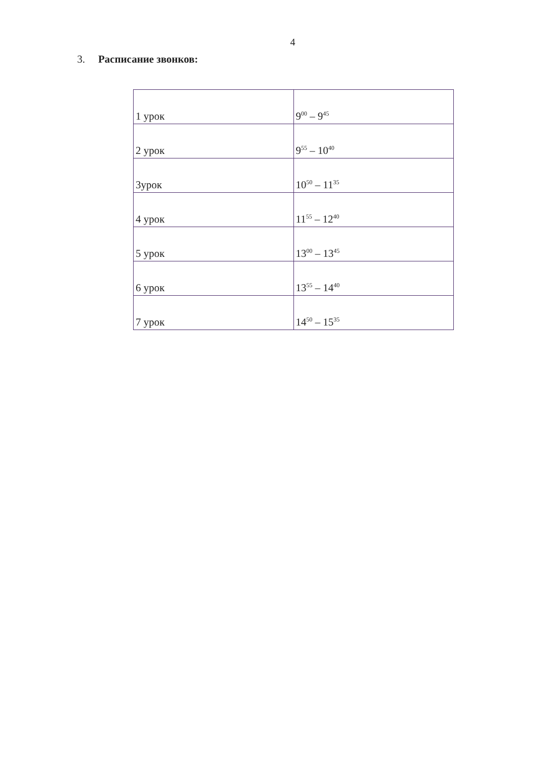4
3. Расписание звонков:
| 1 урок | 9<sup>00</sup> – 9<sup>45</sup> |
| 2 урок | 9<sup>55</sup> – 10<sup>40</sup> |
| 3урок | 10<sup>50</sup> – 11<sup>35</sup> |
| 4 урок | 11<sup>55</sup> – 12<sup>40</sup> |
| 5 урок | 13<sup>00</sup> – 13<sup>45</sup> |
| 6 урок | 13<sup>55</sup> – 14<sup>40</sup> |
| 7 урок | 14<sup>50</sup> – 15<sup>35</sup> |